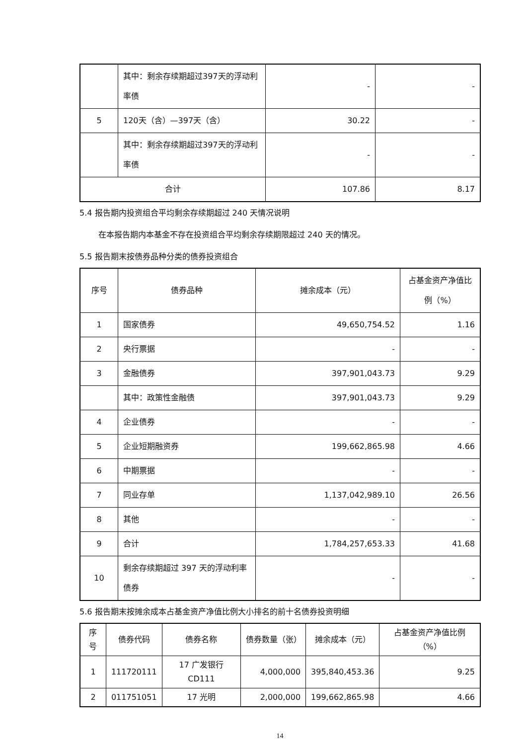| | 其中：剩余存续期超过397天的浮动利率债 | - | - |
| 5 | 120天（含）—397天（含） | 30.22 | - |
| | 其中：剩余存续期超过397天的浮动利率债 | - | - |
| 合计 | | 107.86 | 8.17 |
5.4 报告期内投资组合平均剩余存续期超过 240 天情况说明
在本报告期内本基金不存在投资组合平均剩余存续期限超过 240 天的情况。
5.5 报告期末按债券品种分类的债券投资组合
| 序号 | 债券品种 | 摊余成本（元） | 占基金资产净值比例（%） |
| --- | --- | --- | --- |
| 1 | 国家债券 | 49,650,754.52 | 1.16 |
| 2 | 央行票据 | - | - |
| 3 | 金融债券 | 397,901,043.73 | 9.29 |
| | 其中：政策性金融债 | 397,901,043.73 | 9.29 |
| 4 | 企业债券 | - | - |
| 5 | 企业短期融资券 | 199,662,865.98 | 4.66 |
| 6 | 中期票据 | - | - |
| 7 | 同业存单 | 1,137,042,989.10 | 26.56 |
| 8 | 其他 | - | - |
| 9 | 合计 | 1,784,257,653.33 | 41.68 |
| 10 | 剩余存续期超过 397 天的浮动利率债券 | - | - |
5.6 报告期末按摊余成本占基金资产净值比例大小排名的前十名债券投资明细
| 序号 | 债券代码 | 债券名称 | 债券数量（张） | 摊余成本（元） | 占基金资产净值比例（%） |
| --- | --- | --- | --- | --- | --- |
| 1 | 111720111 | 17 广发银行CD111 | 4,000,000 | 395,840,453.36 | 9.25 |
| 2 | 011751051 | 17 光明 | 2,000,000 | 199,662,865.98 | 4.66 |
14